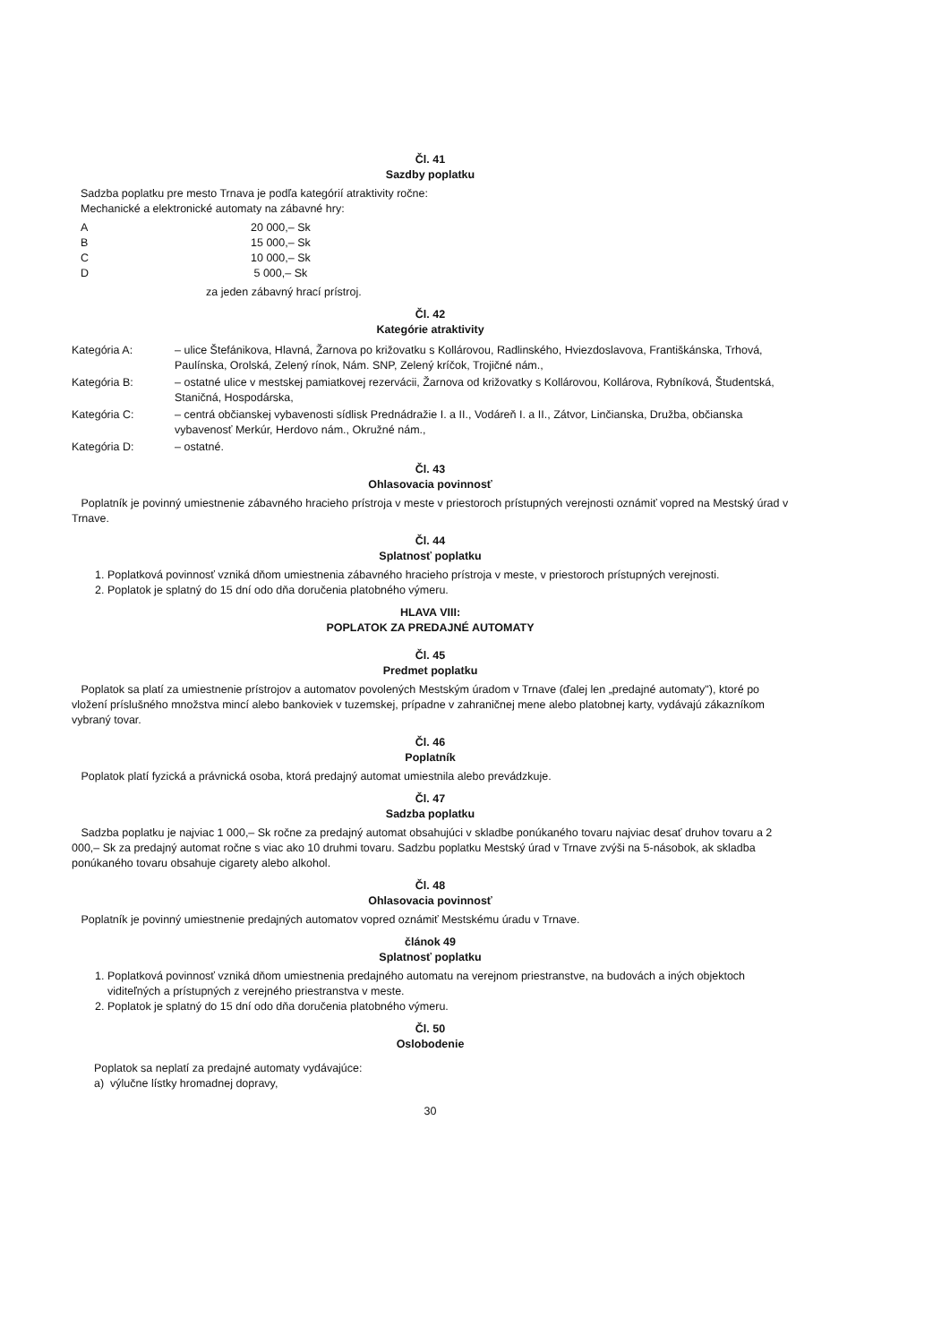Čl. 41
Sazdby poplatku
Sadzba poplatku pre mesto Trnava je podľa kategórií atraktivity ročne:
Mechanické a elektronické automaty na zábavné hry:
| A | 20 000,– Sk |
| B | 15 000,– Sk |
| C | 10 000,– Sk |
| D | 5 000,– Sk |
za jeden zábavný hrací prístroj.
Čl. 42
Kategórie atraktivity
Kategória A:
– ulice Štefánikova, Hlavná, Žarnova po križovatku s Kollárovou, Radlinského, Hviezdoslavova, Františkánska, Trhová, Paulínska, Orolská, Zelený rínok, Nám. SNP, Zelený kríčok, Trojičné nám.,
Kategória B:
– ostatné ulice v mestskej pamiatkovej rezervácii, Žarnova od križovatky s Kollárovou, Kollárova, Rybníková, Študentská, Staničná, Hospodárska,
Kategória C:
– centrá občianskej vybavenosti sídlisk Prednádražie I. a II., Vodáreň I. a II., Zátvor, Linčianska, Družba, občianska vybavenosť Merkúr, Herdovo nám., Okružné nám.,
Kategória D:
– ostatné.
Čl. 43
Ohlasovacia povinnosť
Poplatník je povinný umiestnenie zábavného hracieho prístroja v meste v priestoroch prístupných verejnosti oznámiť vopred na Mestský úrad v Trnave.
Čl. 44
Splatnosť poplatku
1. Poplatková povinnosť vzniká dňom umiestnenia zábavného hracieho prístroja v meste, v priestoroch prístupných verejnosti.
2. Poplatok je splatný do 15 dní odo dňa doručenia platobného výmeru.
HLAVA VIII:
POPLATOK ZA PREDAJNÉ AUTOMATY
Čl. 45
Predmet poplatku
Poplatok sa platí za umiestnenie prístrojov a automatov povolených Mestským úradom v Trnave (ďalej len „predajné automaty"), ktoré po vložení príslušného množstva mincí alebo bankoviek v tuzemskej, prípadne v zahraničnej mene alebo platobnej karty, vydávajú zákazníkom vybraný tovar.
Čl. 46
Poplatník
Poplatok platí fyzická a právnická osoba, ktorá predajný automat umiestnila alebo prevádzkuje.
Čl. 47
Sadzba poplatku
Sadzba poplatku je najviac 1 000,– Sk ročne za predajný automat obsahujúci v skladbe ponúkaného tovaru najviac desať druhov tovaru a 2 000,– Sk za predajný automat ročne s viac ako 10 druhmi tovaru. Sadzbu poplatku Mestský úrad v Trnave zvýši na 5-násobok, ak skladba ponúkaného tovaru obsahuje cigarety alebo alkohol.
Čl. 48
Ohlasovacia povinnosť
Poplatník je povinný umiestnenie predajných automatov vopred oznámiť Mestskému úradu v Trnave.
článok 49
Splatnosť poplatku
1. Poplatková povinnosť vzniká dňom umiestnenia predajného automatu na verejnom priestranstve, na budovách a iných objektoch viditeľných a prístupných z verejného priestranstva v meste.
2. Poplatok je splatný do 15 dní odo dňa doručenia platobného výmeru.
Čl. 50
Oslobodenie
Poplatok sa neplatí za predajné automaty vydávajúce:
a) výlučne lístky hromadnej dopravy,
30